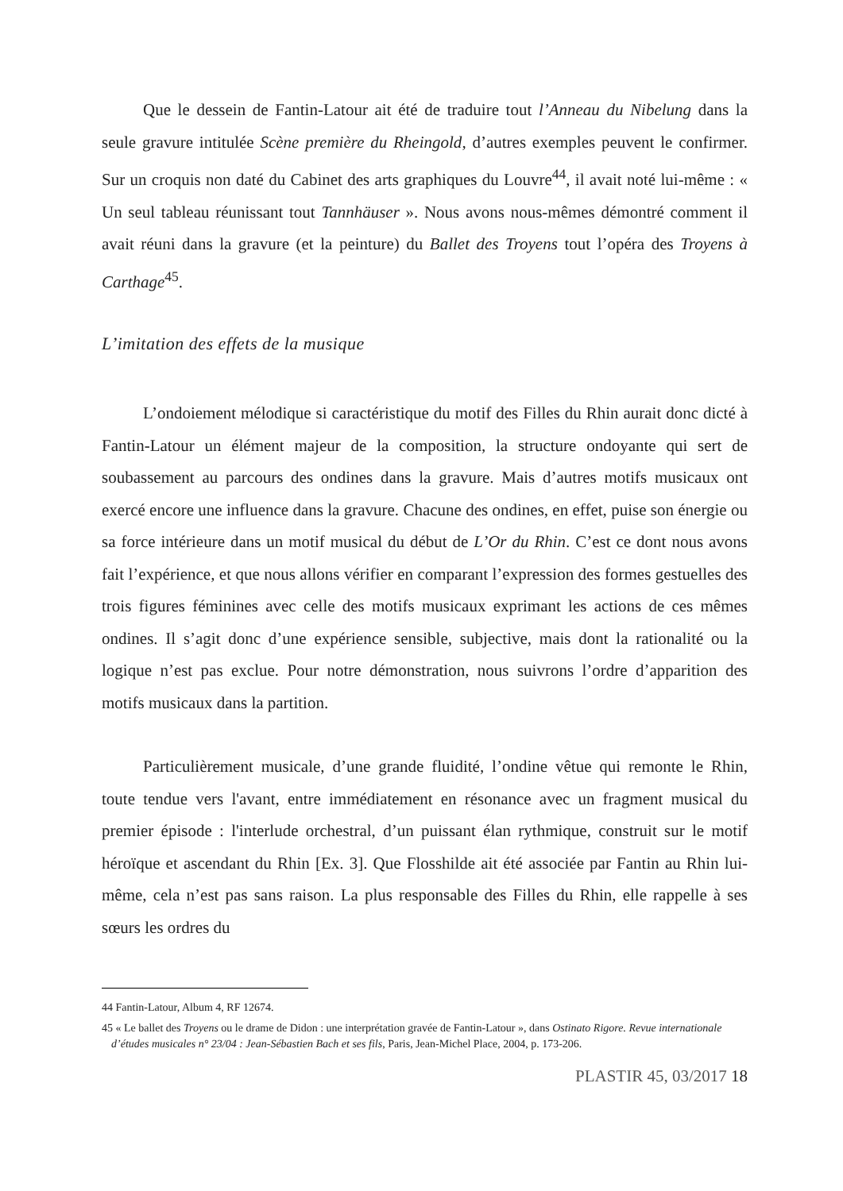Que le dessein de Fantin-Latour ait été de traduire tout l’Anneau du Nibelung dans la seule gravure intitulée Scène première du Rheingold, d’autres exemples peuvent le confirmer. Sur un croquis non daté du Cabinet des arts graphiques du Louvre<sup>44</sup>, il avait noté lui-même : « Un seul tableau réunissant tout Tannhäuser ». Nous avons nous-mêmes démontré comment il avait réuni dans la gravure (et la peinture) du Ballet des Troyens tout l’opéra des Troyens à Carthage<sup>45</sup>.
L’imitation des effets de la musique
L’ondoiement mélodique si caractéristique du motif des Filles du Rhin aurait donc dicté à Fantin-Latour un élément majeur de la composition, la structure ondoyante qui sert de soubassement au parcours des ondines dans la gravure. Mais d’autres motifs musicaux ont exercé encore une influence dans la gravure. Chacune des ondines, en effet, puise son énergie ou sa force intérieure dans un motif musical du début de L’Or du Rhin. C’est ce dont nous avons fait l’expérience, et que nous allons vérifier en comparant l’expression des formes gestuelles des trois figures féminines avec celle des motifs musicaux exprimant les actions de ces mêmes ondines. Il s’agit donc d’une expérience sensible, subjective, mais dont la rationalité ou la logique n’est pas exclue. Pour notre démonstration, nous suivrons l’ordre d’apparition des motifs musicaux dans la partition.
Particulièrement musicale, d’une grande fluidité, l’ondine vêtue qui remonte le Rhin, toute tendue vers l'avant, entre immédiatement en résonance avec un fragment musical du premier épisode : l'interlude orchestral, d’un puissant élan rythmique, construit sur le motif héroïque et ascendant du Rhin [Ex. 3]. Que Flosshilde ait été associée par Fantin au Rhin lui-même, cela n’est pas sans raison. La plus responsable des Filles du Rhin, elle rappelle à ses sœurs les ordres du
44 Fantin-Latour, Album 4, RF 12674.
45 « Le ballet des Troyens ou le drame de Didon : une interprétation gravée de Fantin-Latour », dans Ostinato Rigore. Revue internationale d’études musicales n° 23/04 : Jean-Sébastien Bach et ses fils, Paris, Jean-Michel Place, 2004, p. 173-206.
PLASTIR 45, 03/2017 18